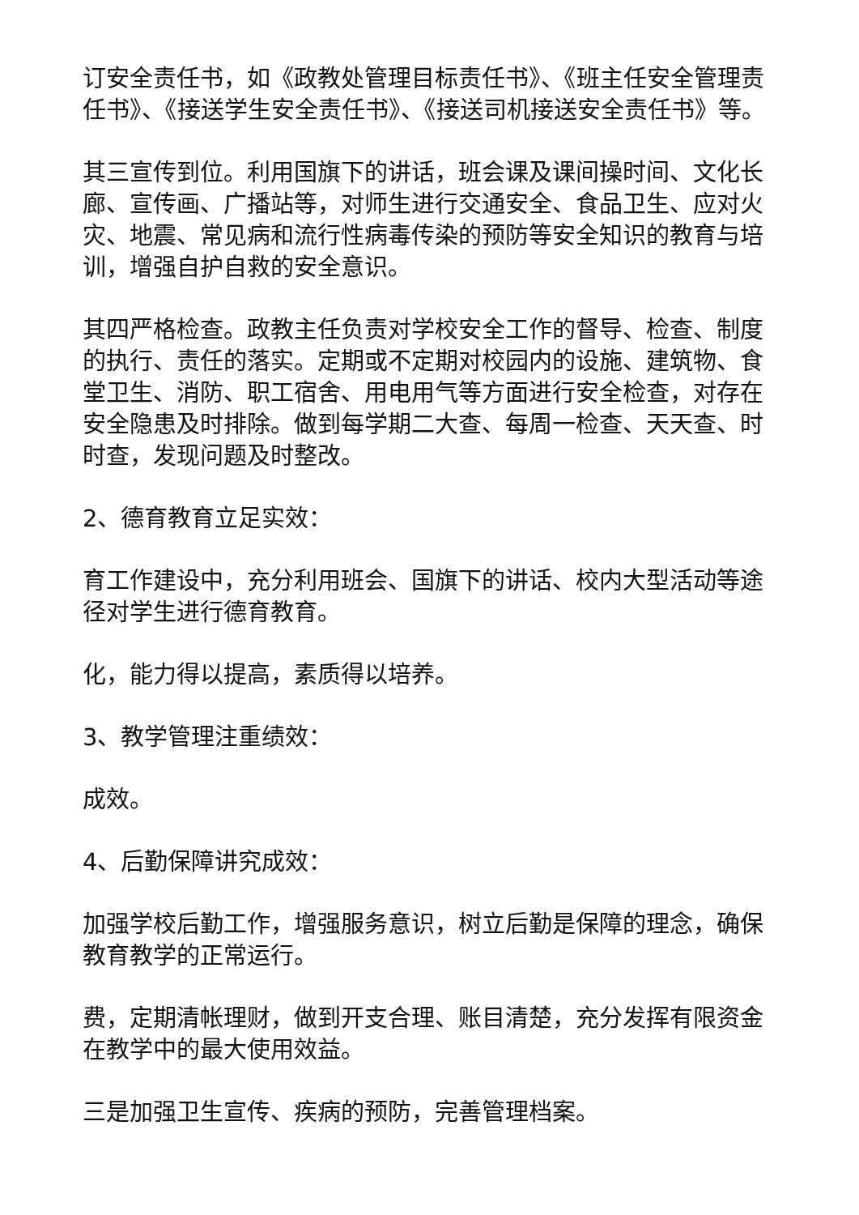订安全责任书，如《政教处管理目标责任书》、《班主任安全管理责任书》、《接送学生安全责任书》、《接送司机接送安全责任书》等。
其三宣传到位。利用国旗下的讲话，班会课及课间操时间、文化长廊、宣传画、广播站等，对师生进行交通安全、食品卫生、应对火灾、地震、常见病和流行性病毒传染的预防等安全知识的教育与培训，增强自护自救的安全意识。
其四严格检查。政教主任负责对学校安全工作的督导、检查、制度的执行、责任的落实。定期或不定期对校园内的设施、建筑物、食堂卫生、消防、职工宿舍、用电用气等方面进行安全检查，对存在安全隐患及时排除。做到每学期二大查、每周一检查、天天查、时时查，发现问题及时整改。
2、德育教育立足实效：
育工作建设中，充分利用班会、国旗下的讲话、校内大型活动等途径对学生进行德育教育。
化，能力得以提高，素质得以培养。
3、教学管理注重绩效：
成效。
4、后勤保障讲究成效：
加强学校后勤工作，增强服务意识，树立后勤是保障的理念，确保教育教学的正常运行。
费，定期清帐理财，做到开支合理、账目清楚，充分发挥有限资金在教学中的最大使用效益。
三是加强卫生宣传、疾病的预防，完善管理档案。